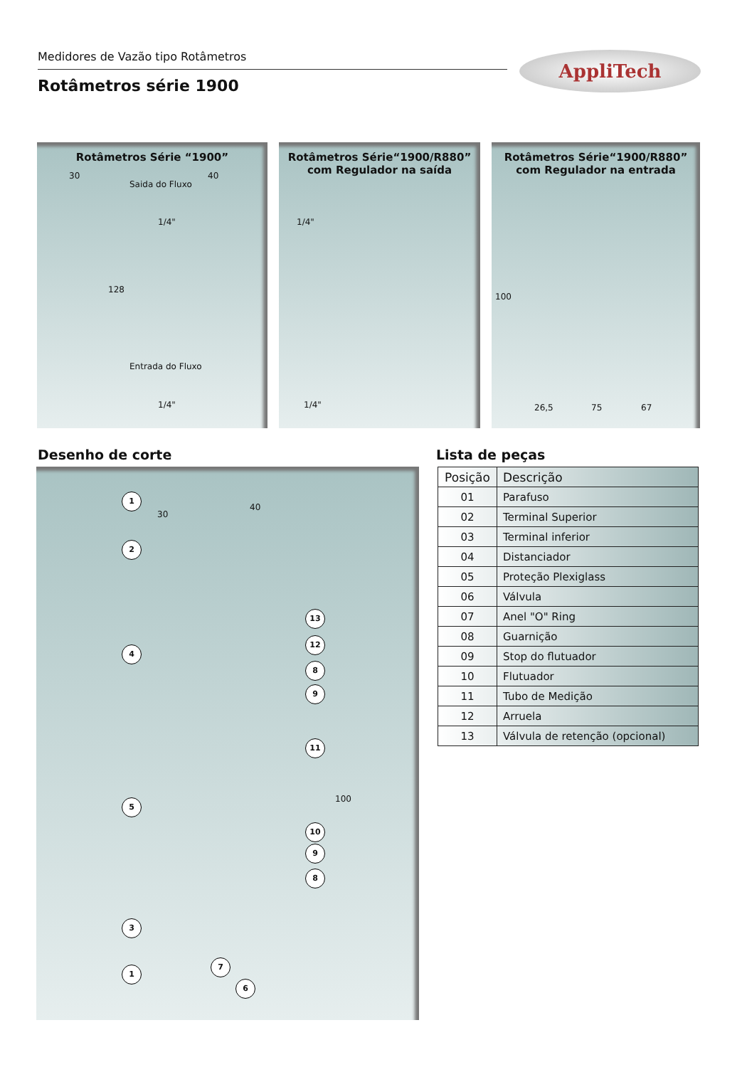Medidores de Vazão tipo Rotâmetros
Rotâmetros série 1900
AppliTech
Rotâmetros Série “1900”
30 40
Saida do Fluxo
1/4"
128
Entrada do Fluxo
1/4"
Rotâmetros Série“1900/R880”
com Regulador na saída
1/4"
1/4"
Rotâmetros Série“1900/R880”
com Regulador na entrada
100
26,5 75 67
Desenho de corte Lista de peças
30
40
100
1
2
4
5
3
1
13
12
8
9
11
10
9
8
7
6
| Posição | Descrição |
| --- | --- |
| 01 | Parafuso |
| 02 | Terminal Superior |
| 03 | Terminal inferior |
| 04 | Distanciador |
| 05 | Proteção Plexiglass |
| 06 | Válvula |
| 07 | Anel "O" Ring |
| 08 | Guarnição |
| 09 | Stop do flutuador |
| 10 | Flutuador |
| 11 | Tubo de Medição |
| 12 | Arruela |
| 13 | Válvula de retenção (opcional) |